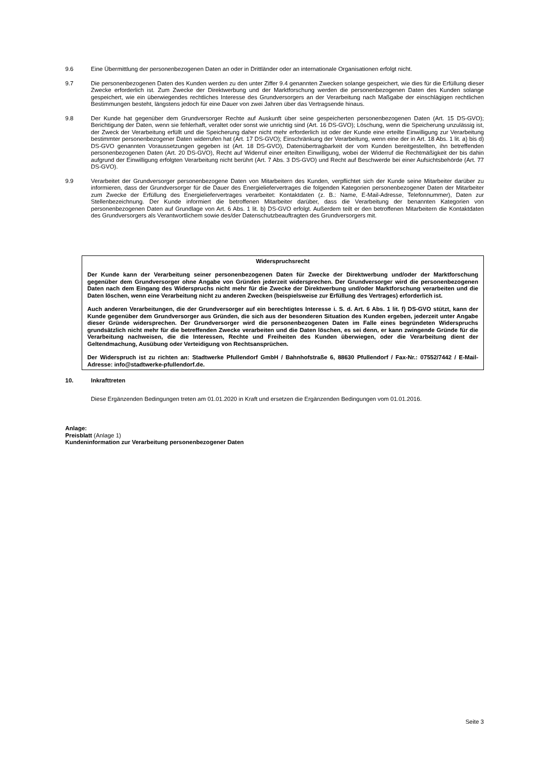9.6 Eine Übermittlung der personenbezogenen Daten an oder in Drittländer oder an internationale Organisationen erfolgt nicht.
9.7 Die personenbezogenen Daten des Kunden werden zu den unter Ziffer 9.4 genannten Zwecken solange gespeichert, wie dies für die Erfüllung dieser Zwecke erforderlich ist. Zum Zwecke der Direktwerbung und der Marktforschung werden die personenbezogenen Daten des Kunden solange gespeichert, wie ein überwiegendes rechtliches Interesse des Grundversorgers an der Verarbeitung nach Maßgabe der einschlägigen rechtlichen Bestimmungen besteht, längstens jedoch für eine Dauer von zwei Jahren über das Vertragsende hinaus.
9.8 Der Kunde hat gegenüber dem Grundversorger Rechte auf Auskunft über seine gespeicherten personenbezogenen Daten (Art. 15 DS-GVO); Berichtigung der Daten, wenn sie fehlerhaft, veraltet oder sonst wie unrichtig sind (Art. 16 DS-GVO); Löschung, wenn die Speicherung unzulässig ist, der Zweck der Verarbeitung erfüllt und die Speicherung daher nicht mehr erforderlich ist oder der Kunde eine erteilte Einwilligung zur Verarbeitung bestimmter personenbezogener Daten widerrufen hat (Art. 17 DS-GVO); Einschränkung der Verarbeitung, wenn eine der in Art. 18 Abs. 1 lit. a) bis d) DS-GVO genannten Voraussetzungen gegeben ist (Art. 18 DS-GVO), Datenübertragbarkeit der vom Kunden bereitgestellten, ihn betreffenden personenbezogenen Daten (Art. 20 DS-GVO), Recht auf Widerruf einer erteilten Einwilligung, wobei der Widerruf die Rechtmäßigkeit der bis dahin aufgrund der Einwilligung erfolgten Verarbeitung nicht berührt (Art. 7 Abs. 3 DS-GVO) und Recht auf Beschwerde bei einer Aufsichtsbehörde (Art. 77 DS-GVO).
9.9 Verarbeitet der Grundversorger personenbezogene Daten von Mitarbeitern des Kunden, verpflichtet sich der Kunde seine Mitarbeiter darüber zu informieren, dass der Grundversorger für die Dauer des Energieliefervertrages die folgenden Kategorien personenbezogener Daten der Mitarbeiter zum Zwecke der Erfüllung des Energieliefervertrages verarbeitet: Kontaktdaten (z. B.: Name, E-Mail-Adresse, Telefonnummer), Daten zur Stellenbezeichnung. Der Kunde informiert die betroffenen Mitarbeiter darüber, dass die Verarbeitung der benannten Kategorien von personenbezogenen Daten auf Grundlage von Art. 6 Abs. 1 lit. b) DS-GVO erfolgt. Außerdem teilt er den betroffenen Mitarbeitern die Kontaktdaten des Grundversorgers als Verantwortlichem sowie des/der Datenschutzbeauftragten des Grundversorgers mit.
Widerspruchsrecht
Der Kunde kann der Verarbeitung seiner personenbezogenen Daten für Zwecke der Direktwerbung und/oder der Marktforschung gegenüber dem Grundversorger ohne Angabe von Gründen jederzeit widersprechen. Der Grundversorger wird die personenbezogenen Daten nach dem Eingang des Widerspruchs nicht mehr für die Zwecke der Direktwerbung und/oder Marktforschung verarbeiten und die Daten löschen, wenn eine Verarbeitung nicht zu anderen Zwecken (beispielsweise zur Erfüllung des Vertrages) erforderlich ist.
Auch anderen Verarbeitungen, die der Grundversorger auf ein berechtigtes Interesse i. S. d. Art. 6 Abs. 1 lit. f) DS-GVO stützt, kann der Kunde gegenüber dem Grundversorger aus Gründen, die sich aus der besonderen Situation des Kunden ergeben, jederzeit unter Angabe dieser Gründe widersprechen. Der Grundversorger wird die personenbezogenen Daten im Falle eines begründeten Widerspruchs grundsätzlich nicht mehr für die betreffenden Zwecke verarbeiten und die Daten löschen, es sei denn, er kann zwingende Gründe für die Verarbeitung nachweisen, die die Interessen, Rechte und Freiheiten des Kunden überwiegen, oder die Verarbeitung dient der Geltendmachung, Ausübung oder Verteidigung von Rechtsansprüchen.
Der Widerspruch ist zu richten an: Stadtwerke Pfullendorf GmbH / Bahnhofstraße 6, 88630 Pfullendorf / Fax-Nr.: 07552/7442 / E-Mail-Adresse: info@stadtwerke-pfullendorf.de.
10. Inkrafttreten
Diese Ergänzenden Bedingungen treten am 01.01.2020 in Kraft und ersetzen die Ergänzenden Bedingungen vom 01.01.2016.
Anlage:
Preisblatt (Anlage 1)
Kundeninformation zur Verarbeitung personenbezogener Daten
Seite 3